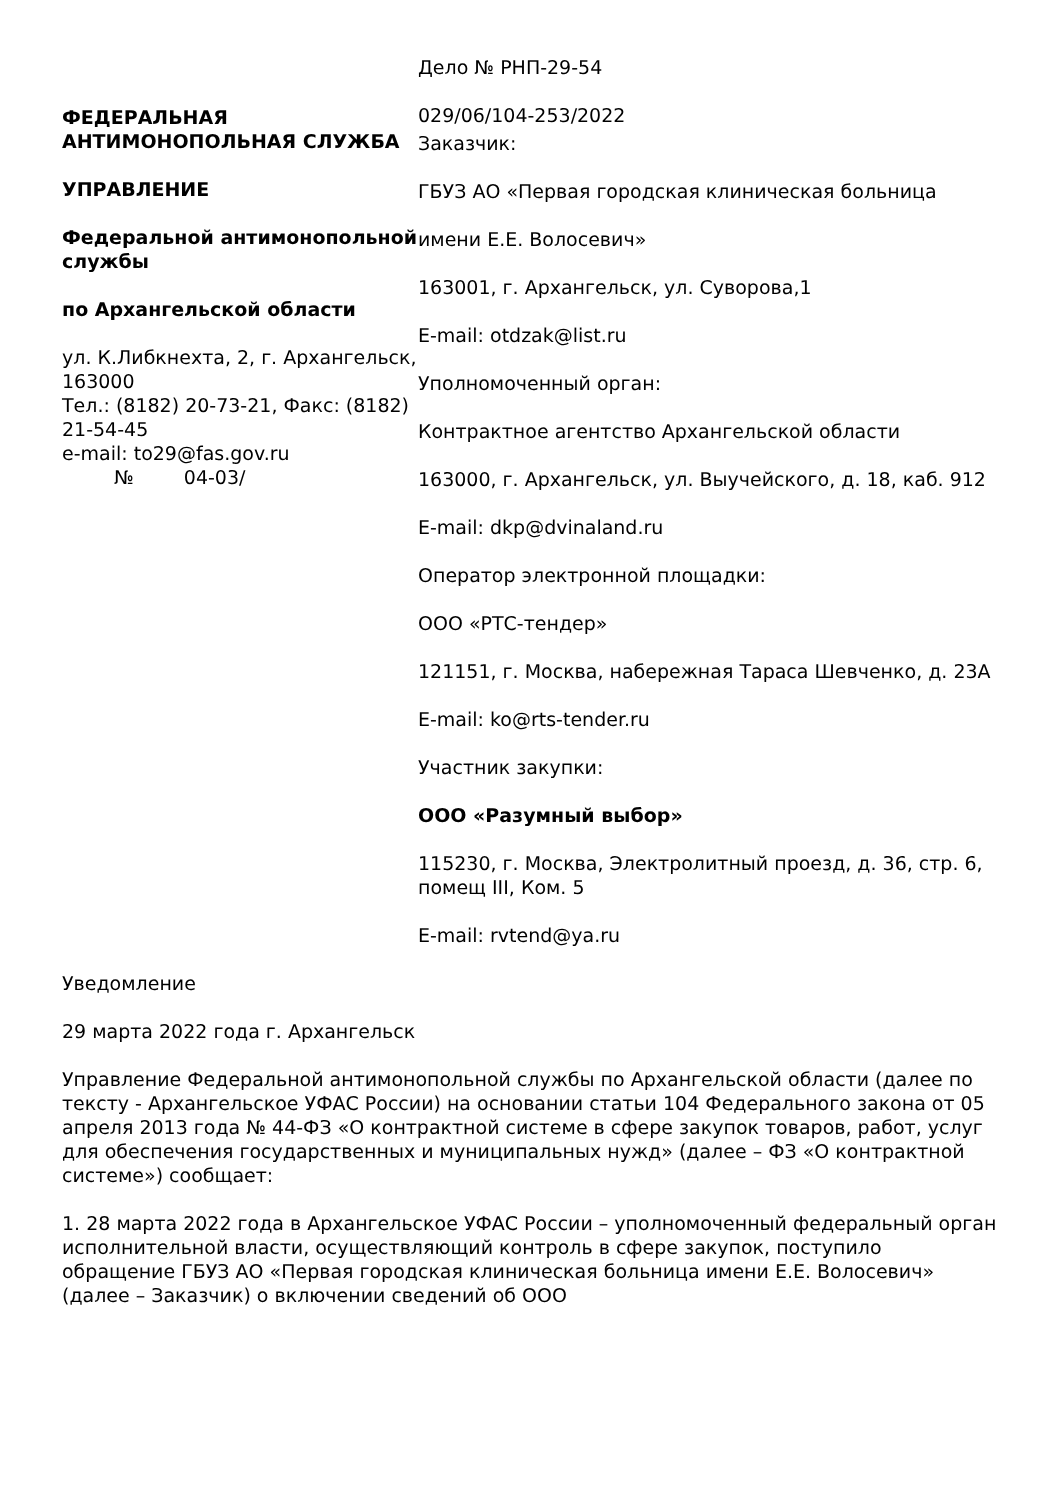ФЕДЕРАЛЬНАЯ АНТИМОНОПОЛЬНАЯ СЛУЖБА
УПРАВЛЕНИЕ
Федеральной антимонопольной службы
по Архангельской области
ул. К.Либкнехта, 2, г. Архангельск, 163000
Тел.: (8182) 20-73-21, Факс: (8182) 21-54-45
e-mail: to29@fas.gov.ru
№ 04-03/
Дело № РНП-29-54
029/06/104-253/2022
Заказчик:
ГБУЗ АО «Первая городская клиническая больница
имени Е.Е. Волосевич»
163001, г. Архангельск, ул. Суворова,1
E-mail: otdzak@list.ru
Уполномоченный орган:
Контрактное агентство Архангельской области
163000, г. Архангельск, ул. Выучейского, д. 18, каб. 912
E-mail: dkp@dvinaland.ru
Оператор электронной площадки:
ООО «РТС-тендер»
121151, г. Москва, набережная Тараса Шевченко, д. 23А
E-mail: ko@rts-tender.ru
Участник закупки:
ООО «Разумный выбор»
115230, г. Москва, Электролитный проезд, д. 36, стр. 6, помещ III, Ком. 5
E-mail: rvtend@ya.ru
Уведомление
29 марта 2022 года г. Архангельск
Управление Федеральной антимонопольной службы по Архангельской области (далее по тексту - Архангельское УФАС России) на основании статьи 104 Федерального закона от 05 апреля 2013 года № 44-ФЗ «О контрактной системе в сфере закупок товаров, работ, услуг для обеспечения государственных и муниципальных нужд» (далее – ФЗ «О контрактной системе») сообщает:
1. 28 марта 2022 года в Архангельское УФАС России – уполномоченный федеральный орган исполнительной власти, осуществляющий контроль в сфере закупок, поступило обращение ГБУЗ АО «Первая городская клиническая больница имени Е.Е. Волосевич» (далее – Заказчик) о включении сведений об ООО